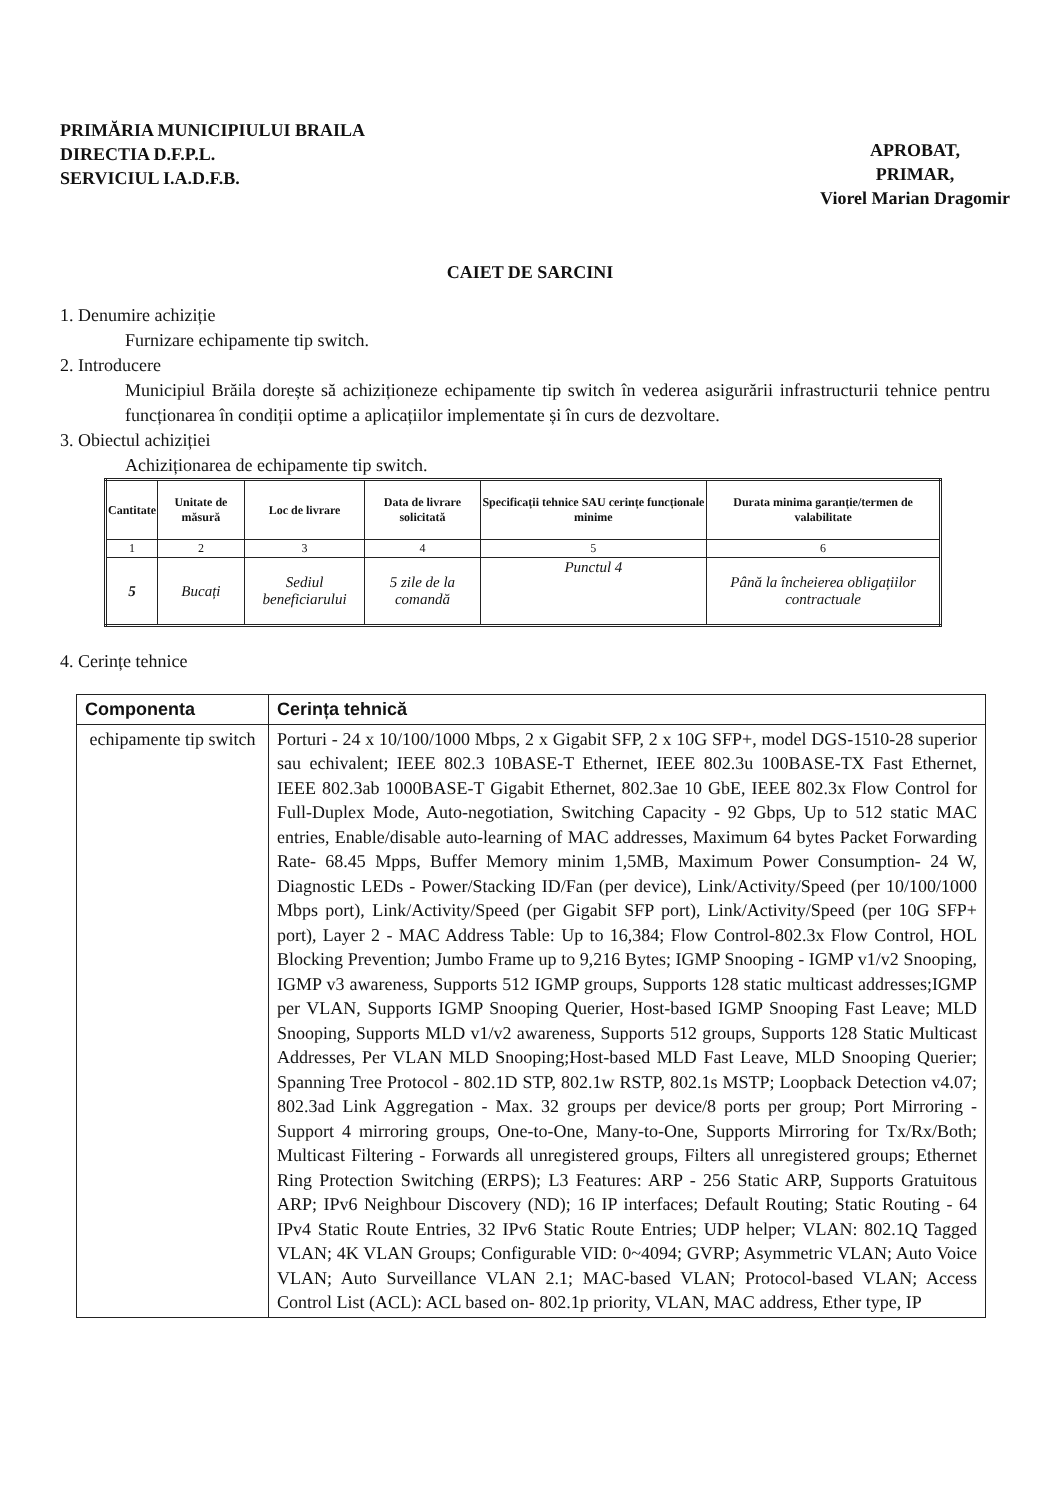PRIMĂRIA MUNICIPIULUI BRAILA
DIRECTIA D.F.P.L.
SERVICIUL I.A.D.F.B.
APROBAT,
PRIMAR,
Viorel Marian Dragomir
CAIET DE SARCINI
1. Denumire achiziție
Furnizare echipamente tip switch.
2. Introducere
Municipiul Brăila dorește să achiziționeze echipamente tip switch în vederea asigurării infrastructurii tehnice pentru funcționarea în condiții optime a aplicațiilor implementate și în curs de dezvoltare.
3. Obiectul achiziției
Achiziționarea de echipamente tip switch.
| Cantitate | Unitate de măsură | Loc de livrare | Data de livrare solicitată | Specificații tehnice SAU cerințe funcționale minime | Durata minima garanție/termen de valabilitate |
| --- | --- | --- | --- | --- | --- |
| 1 | 2 | 3 | 4 | 5 | 6 |
| 5 | Bucați | Sediul beneficiarului | 5 zile de la comandă | Punctul 4 | Până la încheierea obligațiilor contractuale |
4. Cerințe tehnice
| Componenta | Cerința tehnică |
| --- | --- |
| echipamente tip switch | Porturi - 24 x 10/100/1000 Mbps, 2 x Gigabit SFP, 2 x 10G SFP+, model DGS-1510-28 superior sau echivalent; IEEE 802.3 10BASE-T Ethernet, IEEE 802.3u 100BASE-TX Fast Ethernet, IEEE 802.3ab 1000BASE-T Gigabit Ethernet, 802.3ae 10 GbE, IEEE 802.3x Flow Control for Full-Duplex Mode, Auto-negotiation, Switching Capacity - 92 Gbps, Up to 512 static MAC entries, Enable/disable auto-learning of MAC addresses, Maximum 64 bytes Packet Forwarding Rate- 68.45 Mpps, Buffer Memory minim 1,5MB, Maximum Power Consumption- 24 W, Diagnostic LEDs - Power/Stacking ID/Fan (per device), Link/Activity/Speed (per 10/100/1000 Mbps port), Link/Activity/Speed (per Gigabit SFP port), Link/Activity/Speed (per 10G SFP+ port), Layer 2 - MAC Address Table: Up to 16,384; Flow Control-802.3x Flow Control, HOL Blocking Prevention; Jumbo Frame up to 9,216 Bytes; IGMP Snooping - IGMP v1/v2 Snooping, IGMP v3 awareness, Supports 512 IGMP groups, Supports 128 static multicast addresses;IGMP per VLAN, Supports IGMP Snooping Querier, Host-based IGMP Snooping Fast Leave; MLD Snooping, Supports MLD v1/v2 awareness, Supports 512 groups, Supports 128 Static Multicast Addresses, Per VLAN MLD Snooping;Host-based MLD Fast Leave, MLD Snooping Querier; Spanning Tree Protocol - 802.1D STP, 802.1w RSTP, 802.1s MSTP; Loopback Detection v4.07; 802.3ad Link Aggregation - Max. 32 groups per device/8 ports per group; Port Mirroring - Support 4 mirroring groups, One-to-One, Many-to-One, Supports Mirroring for Tx/Rx/Both; Multicast Filtering - Forwards all unregistered groups, Filters all unregistered groups; Ethernet Ring Protection Switching (ERPS); L3 Features: ARP - 256 Static ARP, Supports Gratuitous ARP; IPv6 Neighbour Discovery (ND); 16 IP interfaces; Default Routing; Static Routing - 64 IPv4 Static Route Entries, 32 IPv6 Static Route Entries; UDP helper; VLAN: 802.1Q Tagged VLAN; 4K VLAN Groups; Configurable VID: 0~4094; GVRP; Asymmetric VLAN; Auto Voice VLAN; Auto Surveillance VLAN 2.1; MAC-based VLAN; Protocol-based VLAN; Access Control List (ACL): ACL based on- 802.1p priority, VLAN, MAC address, Ether type, IP |